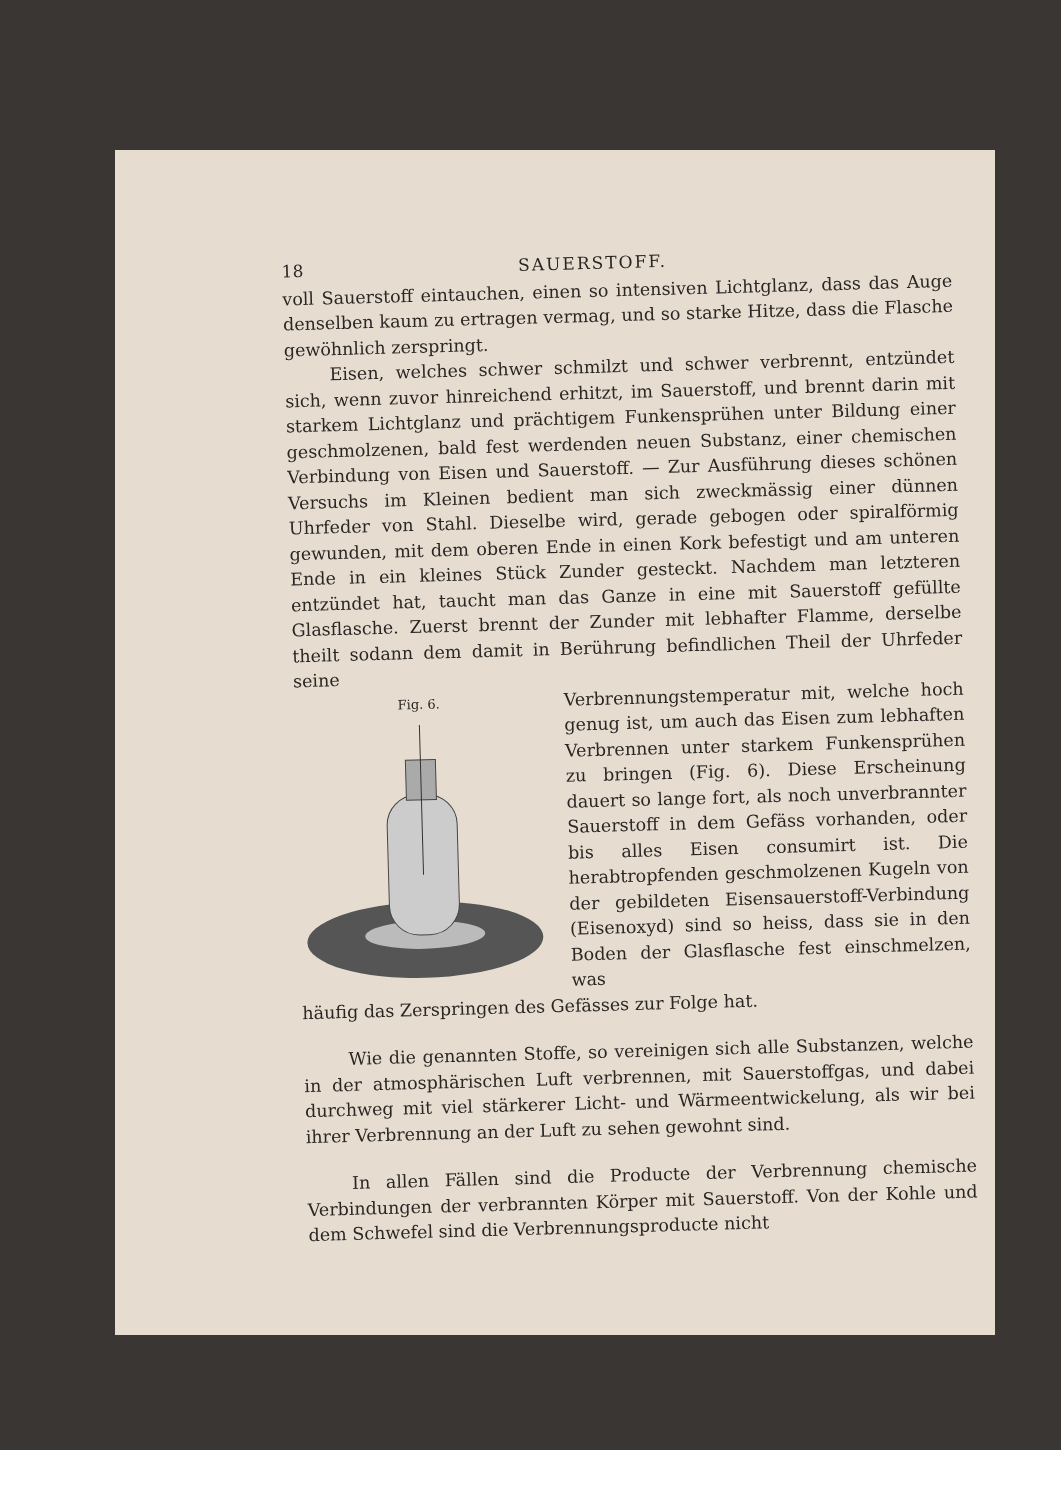18 SAUERSTOFF.
voll Sauerstoff eintauchen, einen so intensiven Lichtglanz, dass das Auge denselben kaum zu ertragen vermag, und so starke Hitze, dass die Flasche gewöhnlich zerspringt.
Eisen, welches schwer schmilzt und schwer verbrennt, entzündet sich, wenn zuvor hinreichend erhitzt, im Sauerstoff, und brennt darin mit starkem Lichtglanz und prächtigem Funkensprühen unter Bildung einer geschmolzenen, bald fest werdenden neuen Substanz, einer chemischen Verbindung von Eisen und Sauerstoff. — Zur Ausführung dieses schönen Versuchs im Kleinen bedient man sich zweckmässig einer dünnen Uhrfeder von Stahl. Dieselbe wird, gerade gebogen oder spiralförmig gewunden, mit dem oberen Ende in einen Kork befestigt und am unteren Ende in ein kleines Stück Zunder gesteckt. Nachdem man letzteren entzündet hat, taucht man das Ganze in eine mit Sauerstoff gefüllte Glasflasche. Zuerst brennt der Zunder mit lebhafter Flamme, derselbe theilt sodann dem damit in Berührung befindlichen Theil der Uhrfeder seine
Fig. 6.
Verbrennungstemperatur mit, welche hoch genug ist, um auch das Eisen zum lebhaften Verbrennen unter starkem Funkensprühen zu bringen (Fig. 6). Diese Erscheinung dauert so lange fort, als noch unverbrannter Sauerstoff in dem Gefäss vorhanden, oder bis alles Eisen consumirt ist. Die herabtropfenden geschmolzenen Kugeln von der gebildeten Eisensauerstoff-Verbindung (Eisenoxyd) sind so heiss, dass sie in den Boden der Glasflasche fest einschmelzen, was
häufig das Zerspringen des Gefässes zur Folge hat.
Wie die genannten Stoffe, so vereinigen sich alle Substanzen, welche in der atmosphärischen Luft verbrennen, mit Sauerstoffgas, und dabei durchweg mit viel stärkerer Licht- und Wärmeentwickelung, als wir bei ihrer Verbrennung an der Luft zu sehen gewohnt sind.
In allen Fällen sind die Producte der Verbrennung chemische Verbindungen der verbrannten Körper mit Sauerstoff. Von der Kohle und dem Schwefel sind die Verbrennungsproducte nicht